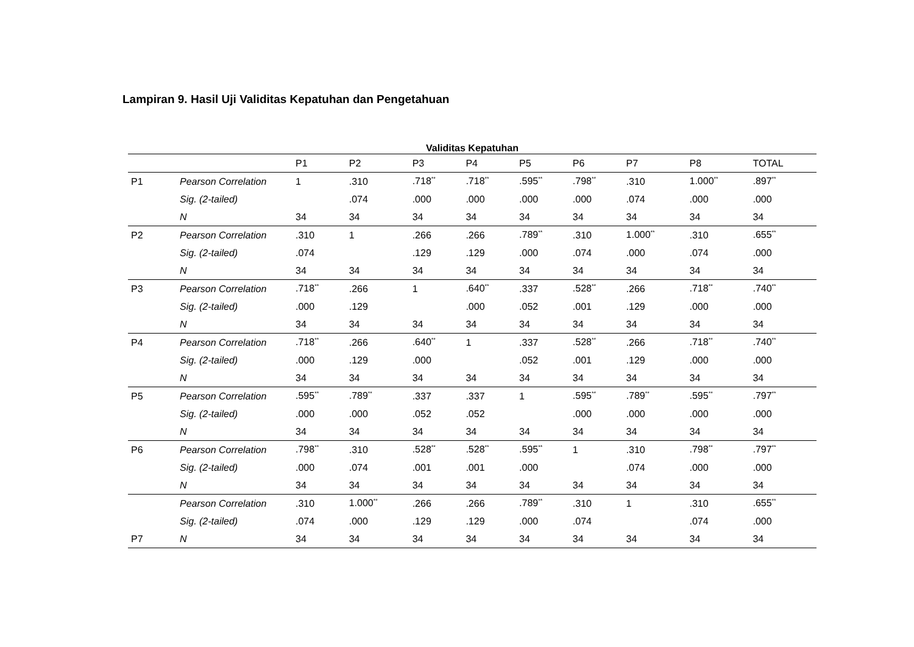Lampiran 9. Hasil Uji Validitas Kepatuhan dan Pengetahuan
Validitas Kepatuhan
| | | P1 | P2 | P3 | P4 | P5 | P6 | P7 | P8 | TOTAL |
| --- | --- | --- | --- | --- | --- | --- | --- | --- | --- | --- |
| P1 | Pearson Correlation | 1 | .310 | .718<sup>**</sup> | .718<sup>**</sup> | .595<sup>**</sup> | .798<sup>**</sup> | .310 | 1.000<sup>**</sup> | .897<sup>**</sup> |
| | Sig. (2-tailed) | | .074 | .000 | .000 | .000 | .000 | .074 | .000 | .000 |
| | N | 34 | 34 | 34 | 34 | 34 | 34 | 34 | 34 | 34 |
| P2 | Pearson Correlation | .310 | 1 | .266 | .266 | .789<sup>**</sup> | .310 | 1.000<sup>**</sup> | .310 | .655<sup>**</sup> |
| | Sig. (2-tailed) | .074 | | .129 | .129 | .000 | .074 | .000 | .074 | .000 |
| | N | 34 | 34 | 34 | 34 | 34 | 34 | 34 | 34 | 34 |
| P3 | Pearson Correlation | .718<sup>**</sup> | .266 | 1 | .640<sup>**</sup> | .337 | .528<sup>**</sup> | .266 | .718<sup>**</sup> | .740<sup>**</sup> |
| | Sig. (2-tailed) | .000 | .129 | | .000 | .052 | .001 | .129 | .000 | .000 |
| | N | 34 | 34 | 34 | 34 | 34 | 34 | 34 | 34 | 34 |
| P4 | Pearson Correlation | .718<sup>**</sup> | .266 | .640<sup>**</sup> | 1 | .337 | .528<sup>**</sup> | .266 | .718<sup>**</sup> | .740<sup>**</sup> |
| | Sig. (2-tailed) | .000 | .129 | .000 | | .052 | .001 | .129 | .000 | .000 |
| | N | 34 | 34 | 34 | 34 | 34 | 34 | 34 | 34 | 34 |
| P5 | Pearson Correlation | .595<sup>**</sup> | .789<sup>**</sup> | .337 | .337 | 1 | .595<sup>**</sup> | .789<sup>**</sup> | .595<sup>**</sup> | .797<sup>**</sup> |
| | Sig. (2-tailed) | .000 | .000 | .052 | .052 | | .000 | .000 | .000 | .000 |
| | N | 34 | 34 | 34 | 34 | 34 | 34 | 34 | 34 | 34 |
| P6 | Pearson Correlation | .798<sup>**</sup> | .310 | .528<sup>**</sup> | .528<sup>**</sup> | .595<sup>**</sup> | 1 | .310 | .798<sup>**</sup> | .797<sup>**</sup> |
| | Sig. (2-tailed) | .000 | .074 | .001 | .001 | .000 | | .074 | .000 | .000 |
| | N | 34 | 34 | 34 | 34 | 34 | 34 | 34 | 34 | 34 |
| | Pearson Correlation | .310 | 1.000<sup>**</sup> | .266 | .266 | .789<sup>**</sup> | .310 | 1 | .310 | .655<sup>**</sup> |
| | Sig. (2-tailed) | .074 | .000 | .129 | .129 | .000 | .074 | | .074 | .000 |
| P7 | N | 34 | 34 | 34 | 34 | 34 | 34 | 34 | 34 | 34 |